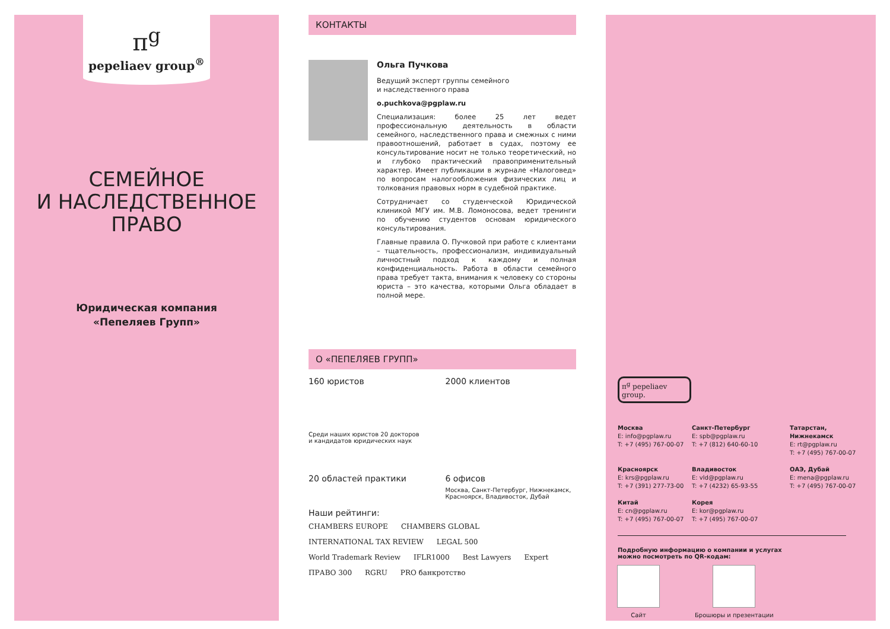π<sup>g</sup>
pepeliaev group<sup>®</sup>
СЕМЕЙНОЕ
И НАСЛЕДСТВЕННОЕ
ПРАВО
Юридическая компания
«Пепеляев Групп»
КОНТАКТЫ
Ольга Пучкова
Ведущий эксперт группы семейного
и наследственного права
o.puchkova@pgplaw.ru
Специализация: более 25 лет ведет профессиональную деятельность в области семейного, наследственного права и смежных с ними правоотношений, работает в судах, поэтому ее консультирование носит не только теоретический, но и глубоко практический правоприменительный характер. Имеет публикации в журнале «Налоговед» по вопросам налогообложения физических лиц и толкования правовых норм в судебной практике.
Сотрудничает со студенческой Юридической клиникой МГУ им. М.В. Ломоносова, ведет тренинги по обучению студентов основам юридического консультирования.
Главные правила О. Пучковой при работе с клиентами – тщательность, профессионализм, индивидуальный личностный подход к каждому и полная конфиденциальность. Работа в области семейного права требует такта, внимания к человеку со стороны юриста – это качества, которыми Ольга обладает в полной мере.
О «ПЕПЕЛЯЕВ ГРУПП»
160 юристов
Среди наших юристов 20 докторов
и кандидатов юридических наук
2000 клиентов
20 областей практики
6 офисов
Москва, Санкт-Петербург, Нижнекамск,
Красноярск, Владивосток, Дубай
Наши рейтинги:
CHAMBERS EUROPE CHAMBERS GLOBAL INTERNATIONAL TAX REVIEW LEGAL 500 World Trademark Review IFLR1000 Best Lawyers Expert ПРАВО 300 RGRU PRO банкротство
π<sup>g</sup> pepeliaev group.
Москва
E: info@pgplaw.ru
T: +7 (495) 767-00-07
Санкт-Петербург
E: spb@pgplaw.ru
T: +7 (812) 640-60-10
Татарстан, Нижнекамск
E: rt@pgplaw.ru
T: +7 (495) 767-00-07
Красноярск
E: krs@pgplaw.ru
T: +7 (391) 277-73-00
Владивосток
E: vld@pgplaw.ru
T: +7 (4232) 65-93-55
ОАЭ, Дубай
E: mena@pgplaw.ru
T: +7 (495) 767-00-07
Китай
E: cn@pgplaw.ru
T: +7 (495) 767-00-07
Корея
E: kor@pgplaw.ru
T: +7 (495) 767-00-07
Подробную информацию о компании и услугах
можно посмотреть по QR-кодам:
Сайт Брошюры и презентации